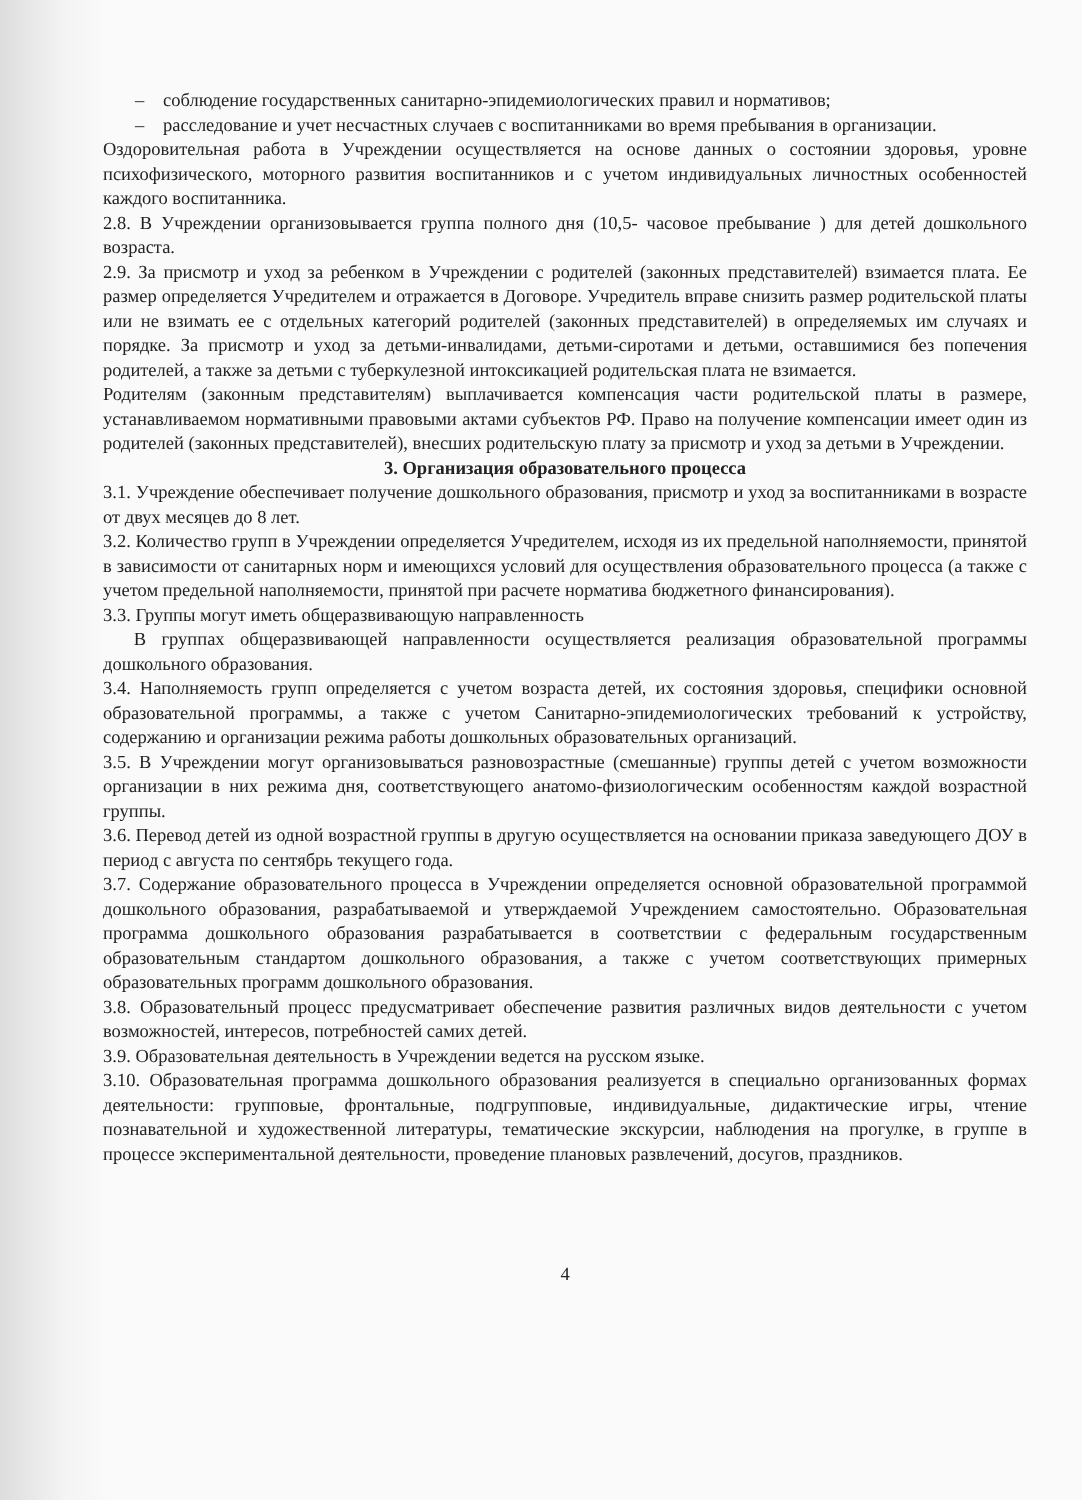– соблюдение государственных санитарно-эпидемиологических правил и нормативов;
– расследование и учет несчастных случаев с воспитанниками во время пребывания в организации.
Оздоровительная работа в Учреждении осуществляется на основе данных о состоянии здоровья, уровне психофизического, моторного развития воспитанников и с учетом индивидуальных личностных особенностей каждого воспитанника.
2.8. В Учреждении организовывается группа полного дня (10,5- часовое пребывание ) для детей дошкольного возраста.
2.9. За присмотр и уход за ребенком в Учреждении с родителей (законных представителей) взимается плата. Ее размер определяется Учредителем и отражается в Договоре. Учредитель вправе снизить размер родительской платы или не взимать ее с отдельных категорий родителей (законных представителей) в определяемых им случаях и порядке. За присмотр и уход за детьми-инвалидами, детьми-сиротами и детьми, оставшимися без попечения родителей, а также за детьми с туберкулезной интоксикацией родительская плата не взимается.
Родителям (законным представителям) выплачивается компенсация части родительской платы в размере, устанавливаемом нормативными правовыми актами субъектов РФ. Право на получение компенсации имеет один из родителей (законных представителей), внесших родительскую плату за присмотр и уход за детьми в Учреждении.
3. Организация образовательного процесса
3.1. Учреждение обеспечивает получение дошкольного образования, присмотр и уход за воспитанниками в возрасте от двух месяцев до 8 лет.
3.2. Количество групп в Учреждении определяется Учредителем, исходя из их предельной наполняемости, принятой в зависимости от санитарных норм и имеющихся условий для осуществления образовательного процесса (а также с учетом предельной наполняемости, принятой при расчете норматива бюджетного финансирования).
3.3. Группы могут иметь общеразвивающую направленность
В группах общеразвивающей направленности осуществляется реализация образовательной программы дошкольного образования.
3.4. Наполняемость групп определяется с учетом возраста детей, их состояния здоровья, специфики основной образовательной программы, а также с учетом Санитарно-эпидемиологических требований к устройству, содержанию и организации режима работы дошкольных образовательных организаций.
3.5. В Учреждении могут организовываться разновозрастные (смешанные) группы детей с учетом возможности организации в них режима дня, соответствующего анатомо-физиологическим особенностям каждой возрастной группы.
3.6. Перевод детей из одной возрастной группы в другую осуществляется на основании приказа заведующего ДОУ в период с августа по сентябрь текущего года.
3.7. Содержание образовательного процесса в Учреждении определяется основной образовательной программой дошкольного образования, разрабатываемой и утверждаемой Учреждением самостоятельно. Образовательная программа дошкольного образования разрабатывается в соответствии с федеральным государственным образовательным стандартом дошкольного образования, а также с учетом соответствующих примерных образовательных программ дошкольного образования.
3.8. Образовательный процесс предусматривает обеспечение развития различных видов деятельности с учетом возможностей, интересов, потребностей самих детей.
3.9. Образовательная деятельность в Учреждении ведется на русском языке.
3.10. Образовательная программа дошкольного образования реализуется в специально организованных формах деятельности: групповые, фронтальные, подгрупповые, индивидуальные, дидактические игры, чтение познавательной и художественной литературы, тематические экскурсии, наблюдения на прогулке, в группе в процессе экспериментальной деятельности, проведение плановых развлечений, досугов, праздников.
4